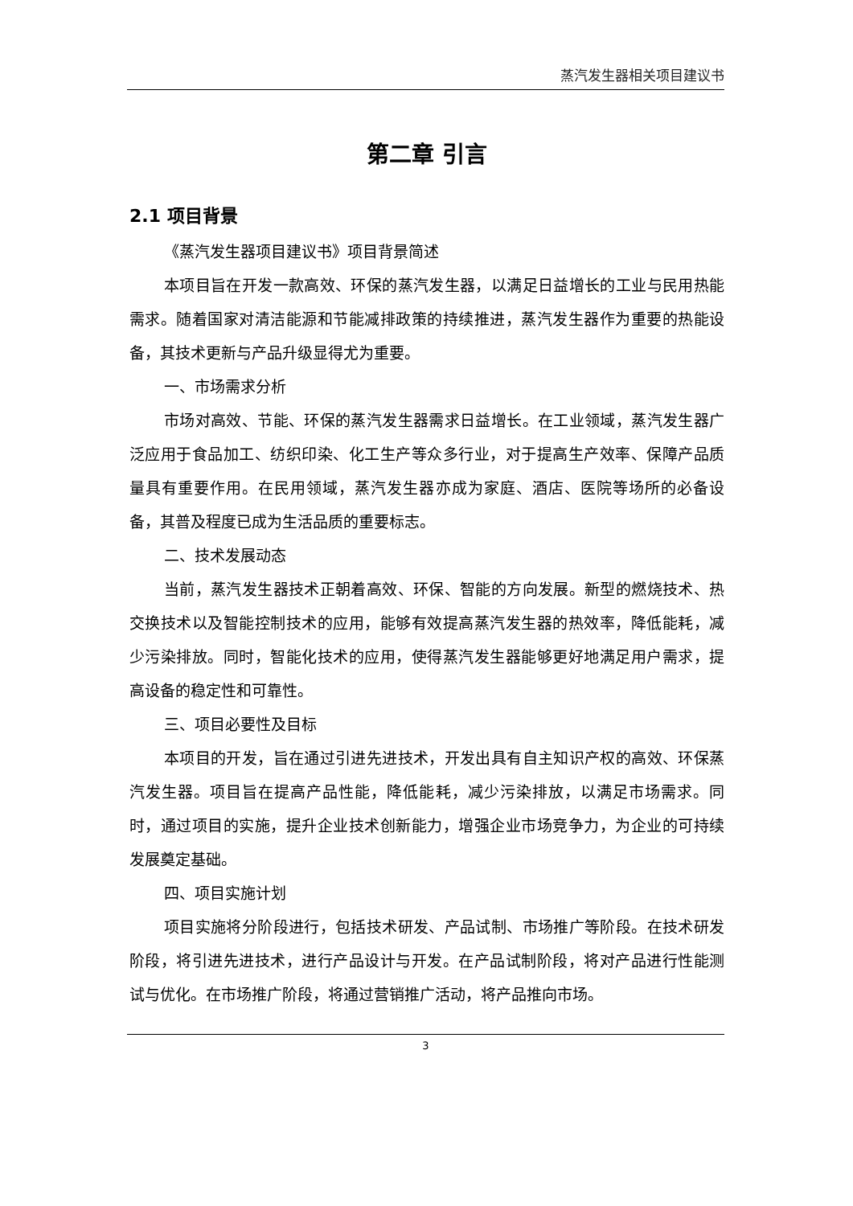蒸汽发生器相关项目建议书
第二章 引言
2.1 项目背景
《蒸汽发生器项目建议书》项目背景简述
本项目旨在开发一款高效、环保的蒸汽发生器，以满足日益增长的工业与民用热能需求。随着国家对清洁能源和节能减排政策的持续推进，蒸汽发生器作为重要的热能设备，其技术更新与产品升级显得尤为重要。
一、市场需求分析
市场对高效、节能、环保的蒸汽发生器需求日益增长。在工业领域，蒸汽发生器广泛应用于食品加工、纺织印染、化工生产等众多行业，对于提高生产效率、保障产品质量具有重要作用。在民用领域，蒸汽发生器亦成为家庭、酒店、医院等场所的必备设备，其普及程度已成为生活品质的重要标志。
二、技术发展动态
当前，蒸汽发生器技术正朝着高效、环保、智能的方向发展。新型的燃烧技术、热交换技术以及智能控制技术的应用，能够有效提高蒸汽发生器的热效率，降低能耗，减少污染排放。同时，智能化技术的应用，使得蒸汽发生器能够更好地满足用户需求，提高设备的稳定性和可靠性。
三、项目必要性及目标
本项目的开发，旨在通过引进先进技术，开发出具有自主知识产权的高效、环保蒸汽发生器。项目旨在提高产品性能，降低能耗，减少污染排放，以满足市场需求。同时，通过项目的实施，提升企业技术创新能力，增强企业市场竞争力，为企业的可持续发展奠定基础。
四、项目实施计划
项目实施将分阶段进行，包括技术研发、产品试制、市场推广等阶段。在技术研发阶段，将引进先进技术，进行产品设计与开发。在产品试制阶段，将对产品进行性能测试与优化。在市场推广阶段，将通过营销推广活动，将产品推向市场。
3